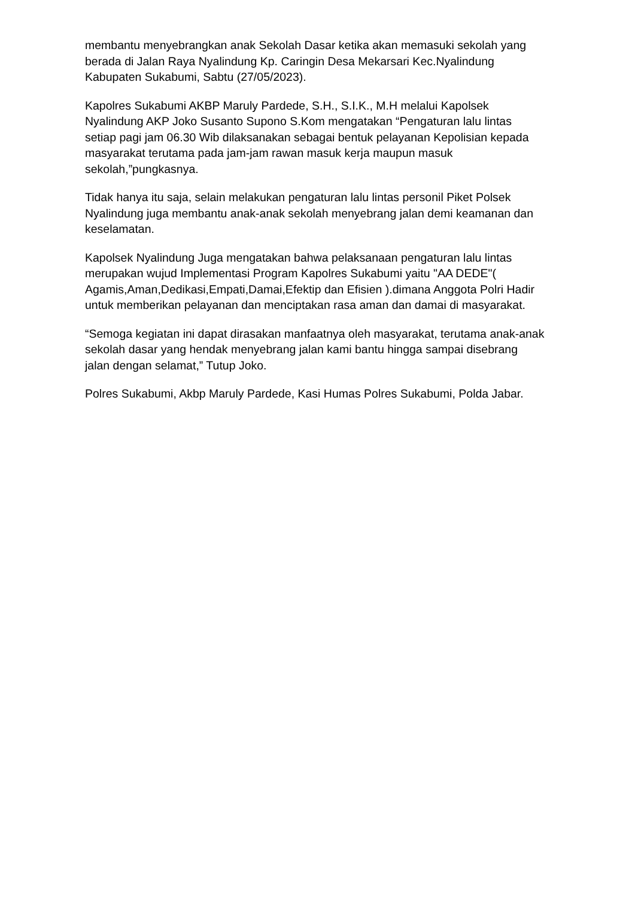membantu menyebrangkan anak Sekolah Dasar ketika akan memasuki sekolah yang berada di Jalan Raya Nyalindung Kp. Caringin Desa Mekarsari Kec.Nyalindung Kabupaten Sukabumi, Sabtu (27/05/2023).
Kapolres Sukabumi AKBP Maruly Pardede, S.H., S.I.K., M.H melalui Kapolsek Nyalindung AKP Joko Susanto Supono S.Kom mengatakan “Pengaturan lalu lintas setiap pagi jam 06.30 Wib dilaksanakan sebagai bentuk pelayanan Kepolisian kepada masyarakat terutama pada jam-jam rawan masuk kerja maupun masuk sekolah,”pungkasnya.
Tidak hanya itu saja, selain melakukan pengaturan lalu lintas personil Piket Polsek Nyalindung juga membantu anak-anak sekolah menyebrang jalan demi keamanan dan keselamatan.
Kapolsek Nyalindung Juga mengatakan bahwa pelaksanaan pengaturan lalu lintas merupakan wujud Implementasi Program Kapolres Sukabumi yaitu "AA DEDE"( Agamis,Aman,Dedikasi,Empati,Damai,Efektip dan Efisien ).dimana Anggota Polri Hadir untuk memberikan pelayanan dan menciptakan rasa aman dan damai di masyarakat.
“Semoga kegiatan ini dapat dirasakan manfaatnya oleh masyarakat, terutama anak-anak sekolah dasar yang hendak menyebrang jalan kami bantu hingga sampai disebrang jalan dengan selamat,” Tutup Joko.
Polres Sukabumi, Akbp Maruly Pardede, Kasi Humas Polres Sukabumi, Polda Jabar.